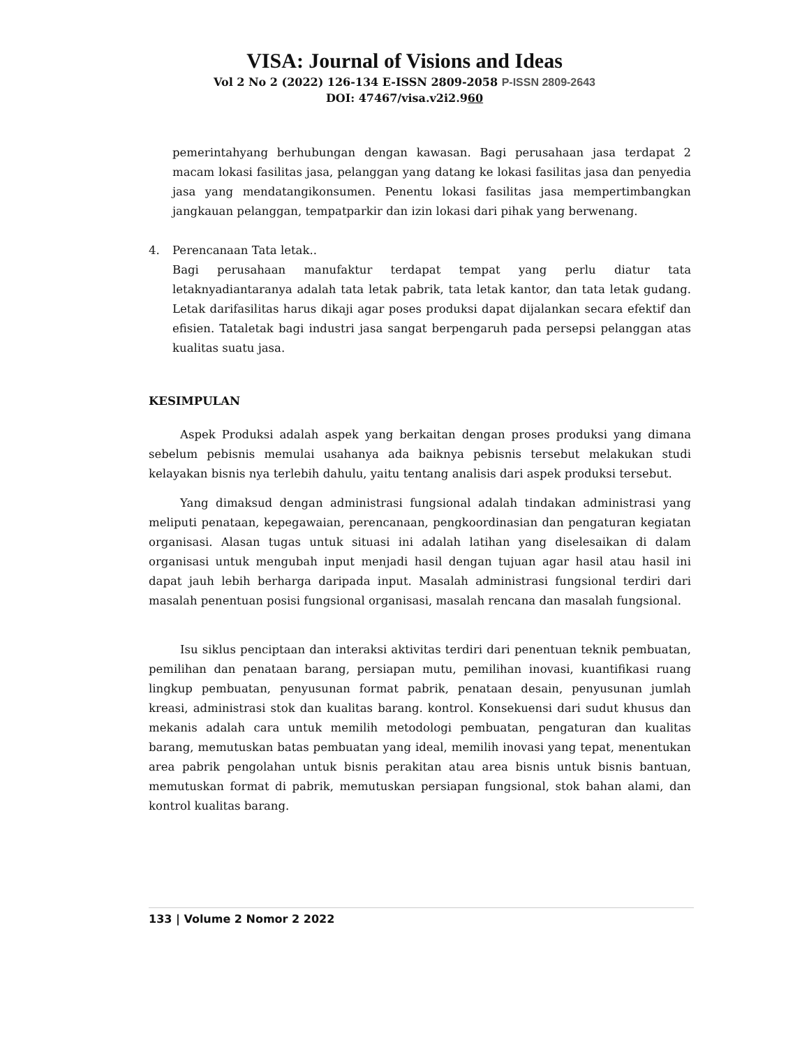VISA: Journal of Visions and Ideas
Vol 2 No 2 (2022) 126-134 E-ISSN 2809-2058 P-ISSN 2809-2643
DOI: 47467/visa.v2i2.960
pemerintahyang berhubungan dengan kawasan. Bagi perusahaan jasa terdapat 2 macam lokasi fasilitas jasa, pelanggan yang datang ke lokasi fasilitas jasa dan penyedia jasa yang mendatangikonsumen. Penentu lokasi fasilitas jasa mempertimbangkan jangkauan pelanggan, tempatparkir dan izin lokasi dari pihak yang berwenang.
4. Perencanaan Tata letak..
Bagi perusahaan manufaktur terdapat tempat yang perlu diatur tata letaknyadiantaranya adalah tata letak pabrik, tata letak kantor, dan tata letak gudang. Letak darifasilitas harus dikaji agar poses produksi dapat dijalankan secara efektif dan efisien. Tataletak bagi industri jasa sangat berpengaruh pada persepsi pelanggan atas kualitas suatu jasa.
KESIMPULAN
Aspek Produksi adalah aspek yang berkaitan dengan proses produksi yang dimana sebelum pebisnis memulai usahanya ada baiknya pebisnis tersebut melakukan studi kelayakan bisnis nya terlebih dahulu, yaitu tentang analisis dari aspek produksi tersebut.
Yang dimaksud dengan administrasi fungsional adalah tindakan administrasi yang meliputi penataan, kepegawaian, perencanaan, pengkoordinasian dan pengaturan kegiatan organisasi. Alasan tugas untuk situasi ini adalah latihan yang diselesaikan di dalam organisasi untuk mengubah input menjadi hasil dengan tujuan agar hasil atau hasil ini dapat jauh lebih berharga daripada input. Masalah administrasi fungsional terdiri dari masalah penentuan posisi fungsional organisasi, masalah rencana dan masalah fungsional.
Isu siklus penciptaan dan interaksi aktivitas terdiri dari penentuan teknik pembuatan, pemilihan dan penataan barang, persiapan mutu, pemilihan inovasi, kuantifikasi ruang lingkup pembuatan, penyusunan format pabrik, penataan desain, penyusunan jumlah kreasi, administrasi stok dan kualitas barang. kontrol. Konsekuensi dari sudut khusus dan mekanis adalah cara untuk memilih metodologi pembuatan, pengaturan dan kualitas barang, memutuskan batas pembuatan yang ideal, memilih inovasi yang tepat, menentukan area pabrik pengolahan untuk bisnis perakitan atau area bisnis untuk bisnis bantuan, memutuskan format di pabrik, memutuskan persiapan fungsional, stok bahan alami, dan kontrol kualitas barang.
133 | Volume 2 Nomor 2 2022